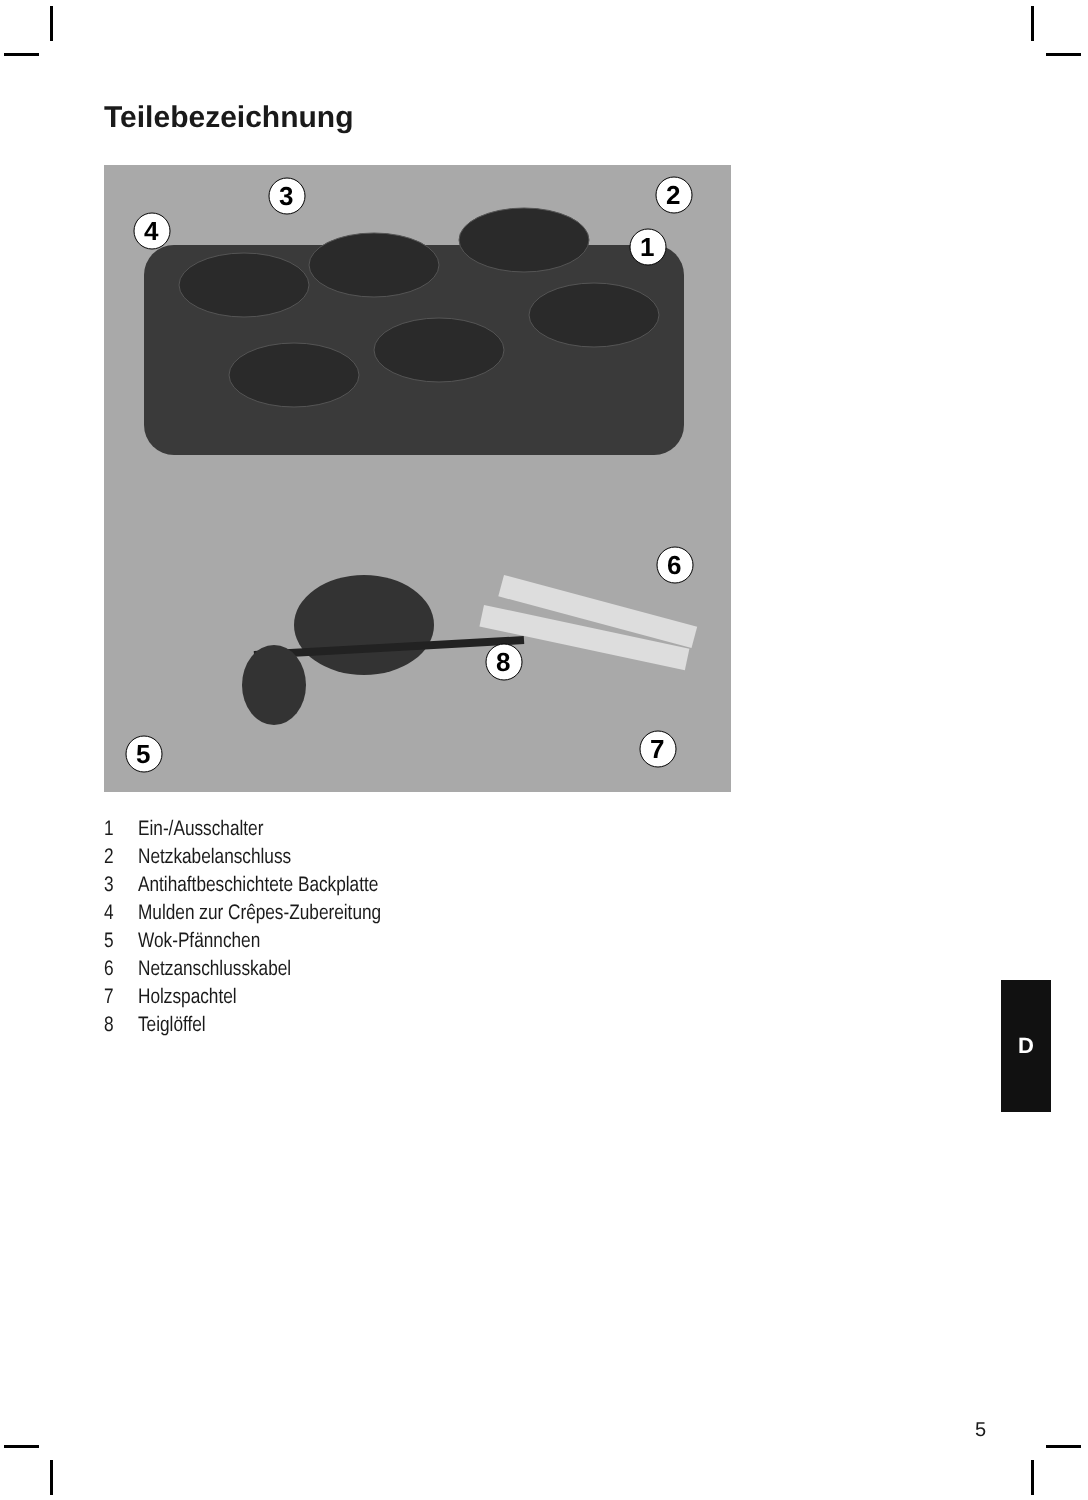Teilebezeichnung
2
1
3
4
5
6
7
8
1 Ein-/Ausschalter
2 Netzkabelanschluss
3 Antihaftbeschichtete Backplatte
4 Mulden zur Crêpes-Zubereitung
5 Wok-Pfännchen
6 Netzanschlusskabel
7 Holzspachtel
8 Teiglöffel
D
5